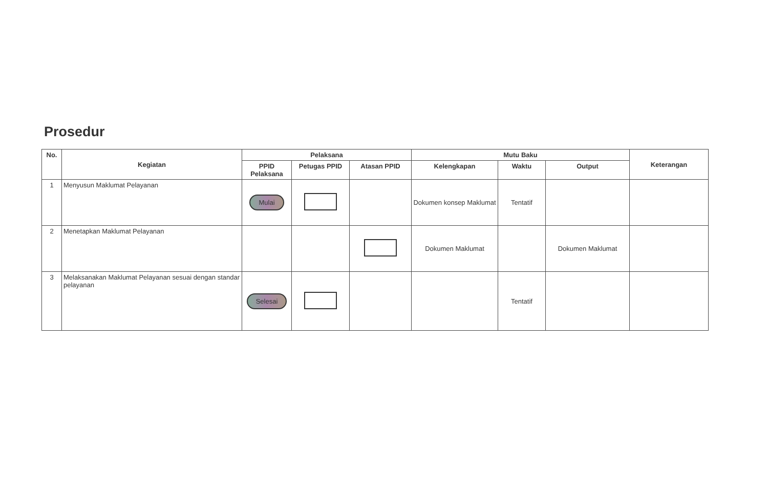Prosedur
| No. | Kegiatan | Pelaksana | | | Mutu Baku | | | Keterangan |
| --- | --- | --- | --- | --- | --- | --- | --- | --- |
| | | PPID Pelaksana | Petugas PPID | Atasan PPID | Kelengkapan | Waktu | Output | |
| 1 | Menyusun Maklumat Pelayanan | Mulai | | | Dokumen konsep Maklumat | Tentatif | | |
| 2 | Menetapkan Maklumat Pelayanan | | | | Dokumen Maklumat | | Dokumen Maklumat | |
| 3 | Melaksanakan Maklumat Pelayanan sesuai dengan standar pelayanan | Selesai | | | | Tentatif | | |